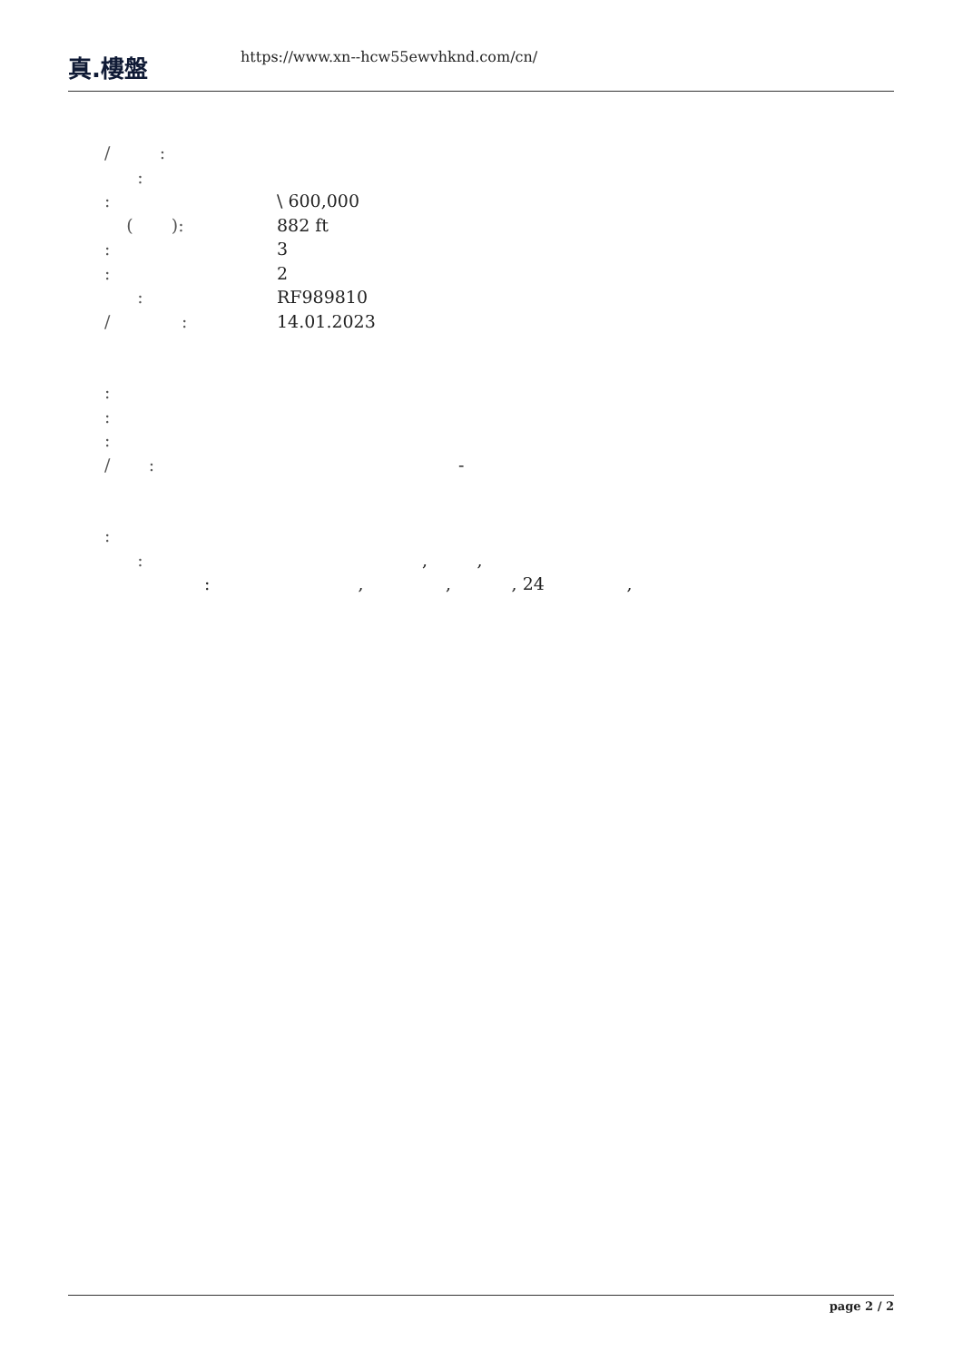真.樓盤
https://www.xn--hcw55ewvhknd.com/cn/
/ :
:
: \ 600,000
( ): 882 ft
: 3
: 2
: RF989810
/ : 14.01.2023
:
:
:
/ : -
:
:, ,
: , , , 24 ,
page 2 / 2